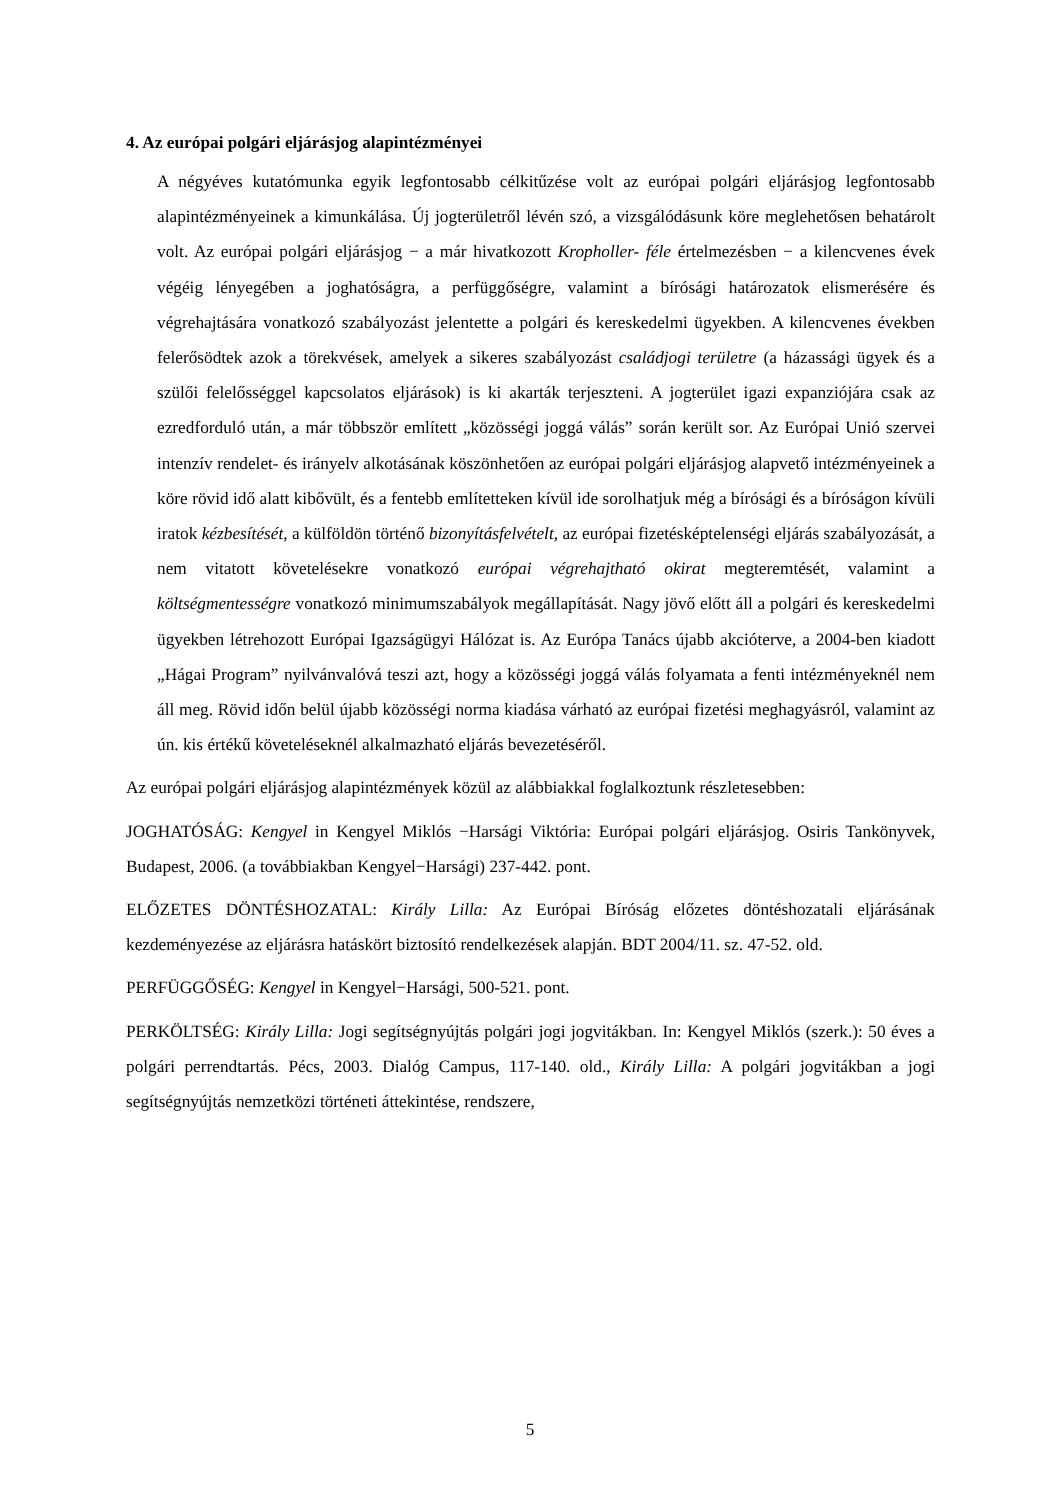4. Az európai polgári eljárásjog alapintézményei
A négyéves kutatómunka egyik legfontosabb célkitűzése volt az európai polgári eljárásjog legfontosabb alapintézményeinek a kimunkálása. Új jogterületről lévén szó, a vizsgálódásunk köre meglehetősen behatárolt volt. Az európai polgári eljárásjog − a már hivatkozott Kropholler- féle értelmezésben − a kilencvenes évek végéig lényegében a joghatóságra, a perfüggőségre, valamint a bírósági határozatok elismerésére és végrehajtására vonatkozó szabályozást jelentette a polgári és kereskedelmi ügyekben. A kilencvenes években felerősödtek azok a törekvések, amelyek a sikeres szabályozást családjogi területre (a házassági ügyek és a szülői felelősséggel kapcsolatos eljárások) is ki akarták terjeszteni. A jogterület igazi expanziójára csak az ezredforduló után, a már többször említett „közösségi joggá válás” során került sor. Az Európai Unió szervei intenzív rendelet- és irányelv alkotásának köszönhetően az európai polgári eljárásjog alapvető intézményeinek a köre rövid idő alatt kibővült, és a fentebb említetteken kívül ide sorolhatjuk még a bírósági és a bíróságon kívüli iratok kézbesítését, a külföldön történő bizonyításfelvételt, az európai fizetésképtelenségi eljárás szabályozását, a nem vitatott követelésekre vonatkozó európai végrehajtható okirat megteremtését, valamint a költségmentességre vonatkozó minimumszabályok megállapítását. Nagy jövő előtt áll a polgári és kereskedelmi ügyekben létrehozott Európai Igazságügyi Hálózat is. Az Európa Tanács újabb akcióterve, a 2004-ben kiadott „Hágai Program” nyilvánvalóvá teszi azt, hogy a közösségi joggá válás folyamata a fenti intézményeknél nem áll meg. Rövid időn belül újabb közösségi norma kiadása várható az európai fizetési meghagyásról, valamint az ún. kis értékű követeléseknél alkalmazható eljárás bevezetéséről.
Az európai polgári eljárásjog alapintézmények közül az alábbiakkal foglalkoztunk részletesebben:
JOGHATÓSÁG: Kengyel in Kengyel Miklós −Harsági Viktória: Európai polgári eljárásjog. Osiris Tankönyvek, Budapest, 2006. (a továbbiakban Kengyel−Harsági) 237-442. pont.
ELŐZETES DÖNTÉSHOZATAL: Király Lilla: Az Európai Bíróság előzetes döntéshozatali eljárásának kezdeményezése az eljárásra hatáskört biztosító rendelkezések alapján. BDT 2004/11. sz. 47-52. old.
PERFÜGGŐSÉG: Kengyel in Kengyel−Harsági, 500-521. pont.
PERKÖLTSÉG: Király Lilla: Jogi segítségnyújtás polgári jogi jogvitákban. In: Kengyel Miklós (szerk.): 50 éves a polgári perrendtartás. Pécs, 2003. Dialóg Campus, 117-140. old., Király Lilla: A polgári jogvitákban a jogi segítségnyújtás nemzetközi történeti áttekintése, rendszere,
5